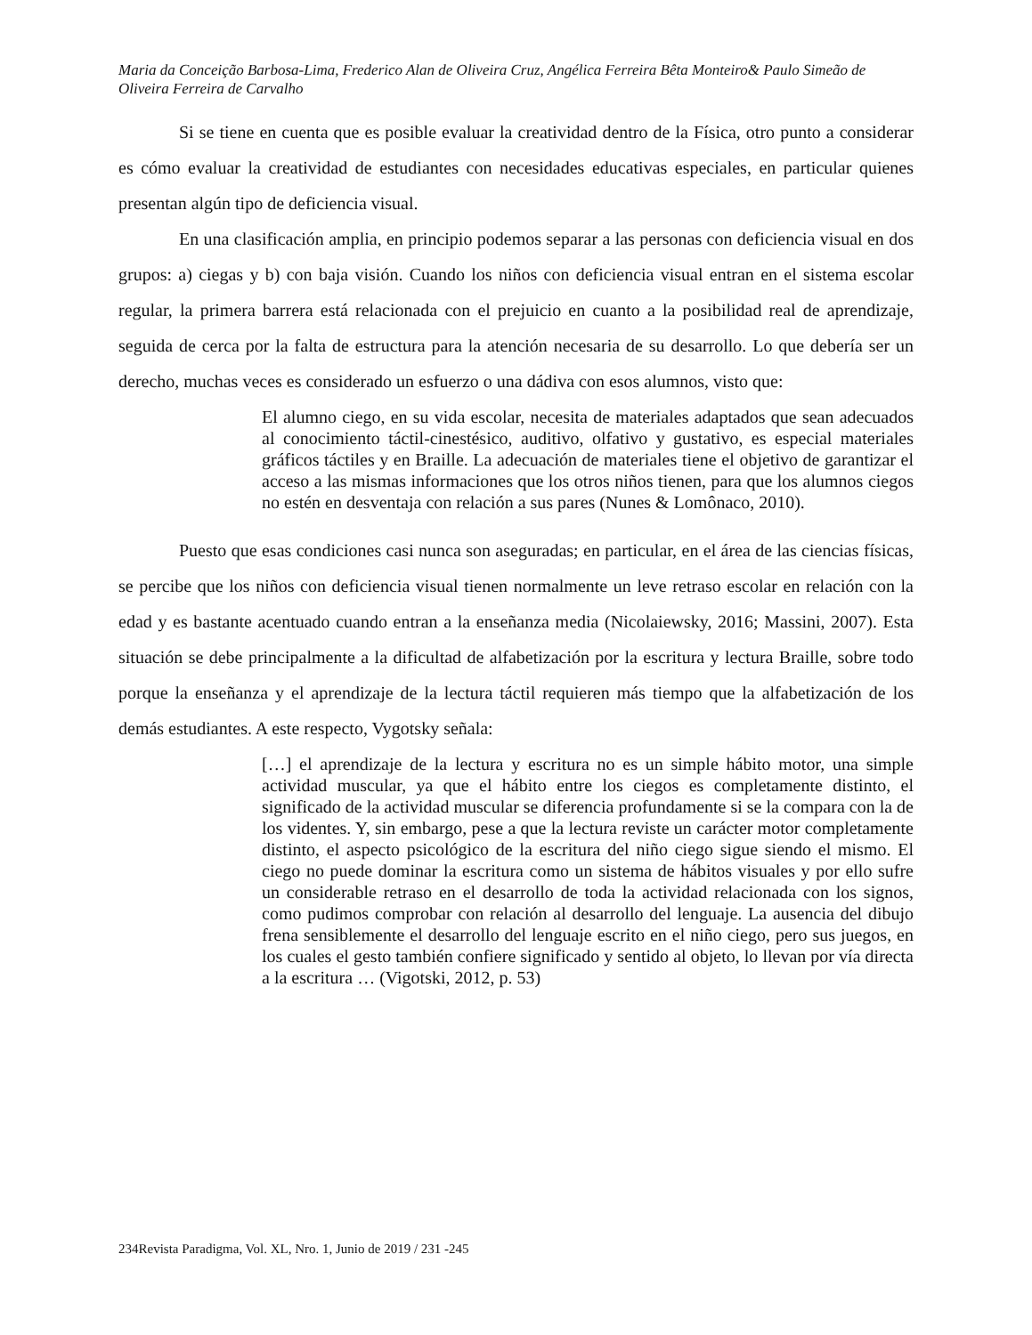Maria da Conceição Barbosa-Lima, Frederico Alan de Oliveira Cruz, Angélica Ferreira Bêta Monteiro& Paulo Simeão de Oliveira Ferreira de Carvalho
Si se tiene en cuenta que es posible evaluar la creatividad dentro de la Física, otro punto a considerar es cómo evaluar la creatividad de estudiantes con necesidades educativas especiales, en particular quienes presentan algún tipo de deficiencia visual.
En una clasificación amplia, en principio podemos separar a las personas con deficiencia visual en dos grupos: a) ciegas y b) con baja visión. Cuando los niños con deficiencia visual entran en el sistema escolar regular, la primera barrera está relacionada con el prejuicio en cuanto a la posibilidad real de aprendizaje, seguida de cerca por la falta de estructura para la atención necesaria de su desarrollo. Lo que debería ser un derecho, muchas veces es considerado un esfuerzo o una dádiva con esos alumnos, visto que:
El alumno ciego, en su vida escolar, necesita de materiales adaptados que sean adecuados al conocimiento táctil-cinestésico, auditivo, olfativo y gustativo, es especial materiales gráficos táctiles y en Braille. La adecuación de materiales tiene el objetivo de garantizar el acceso a las mismas informaciones que los otros niños tienen, para que los alumnos ciegos no estén en desventaja con relación a sus pares (Nunes & Lomônaco, 2010).
Puesto que esas condiciones casi nunca son aseguradas; en particular, en el área de las ciencias físicas, se percibe que los niños con deficiencia visual tienen normalmente un leve retraso escolar en relación con la edad y es bastante acentuado cuando entran a la enseñanza media (Nicolaiewsky, 2016; Massini, 2007). Esta situación se debe principalmente a la dificultad de alfabetización por la escritura y lectura Braille, sobre todo porque la enseñanza y el aprendizaje de la lectura táctil requieren más tiempo que la alfabetización de los demás estudiantes. A este respecto, Vygotsky señala:
[…] el aprendizaje de la lectura y escritura no es un simple hábito motor, una simple actividad muscular, ya que el hábito entre los ciegos es completamente distinto, el significado de la actividad muscular se diferencia profundamente si se la compara con la de los videntes. Y, sin embargo, pese a que la lectura reviste un carácter motor completamente distinto, el aspecto psicológico de la escritura del niño ciego sigue siendo el mismo. El ciego no puede dominar la escritura como un sistema de hábitos visuales y por ello sufre un considerable retraso en el desarrollo de toda la actividad relacionada con los signos, como pudimos comprobar con relación al desarrollo del lenguaje. La ausencia del dibujo frena sensiblemente el desarrollo del lenguaje escrito en el niño ciego, pero sus juegos, en los cuales el gesto también confiere significado y sentido al objeto, lo llevan por vía directa a la escritura … (Vigotski, 2012, p. 53)
234Revista Paradigma, Vol. XL, Nro. 1, Junio de 2019 / 231 -245